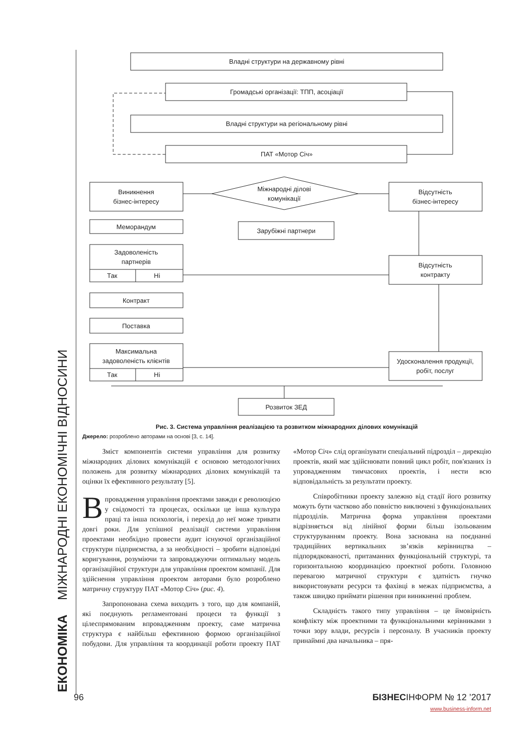ЕКОНОМІКА МІЖНАРОДНІ ЕКОНОМІЧНІ ВІДНОСИНИ
Владні структури на державному рівні
Громадські організації: ТПП, асоціації
Владні структури на регіональному рівні
ПАТ «Мотор Січ»
Міжнародні ділові
комунікації
Виникнення
бізнес-інтересу
Меморандум
Задоволеність
партнерів
Так
Ні
Контракт
Поставка
Максимальна
задоволеність клієнтів
Так
Ні
Зарубіжні партнери
Розвиток ЗЕД
Відсутність
бізнес-інтересу
Відсутність
контракту
Удосконалення продукції,
робіт, послуг
Рис. 3. Система управління реалізацією та розвитком міжнародних ділових комунікацій
Джерело: розроблено авторами на основі [3, с. 14].
Зміст компонентів системи управління для розвитку міжнародних ділових комунікацій є основою методологічних положень для розвитку міжнародних ділових комунікацій та оцінки їх ефективного результату [5].
Впровадження управління проектами завжди є революцією у свідомості та процесах, оскільки це інша культура праці та інша психологія, і перехід до неї може тривати довгі роки. Для успішної реалізації системи управління проектами необхідно провести аудит існуючої організаційної структури підприємства, а за необхідності – зробити відповідні коригування, розуміючи та запроваджуючи оптимальну модель організаційної структури для управління проектом компанії. Для здійснення управління проектом авторами було розроблено матричну структуру ПАТ «Мотор Січ» (рис. 4).
Запропонована схема виходить з того, що для компаній, які поєднують регламентовані процеси та функції з цілеспрямованим впровадженням проекту, саме матрична структура є найбільш ефективною формою організаційної побудови. Для управління та координації роботи проекту ПАТ «Мотор Січ» слід організувати спеціальний підрозділ – дирекцію проектів, який має здійснювати повний цикл робіт, пов'язаних із упровадженням тимчасових проектів, і нести всю відповідальність за результати проекту.
Співробітники проекту залежно від стадії його розвитку можуть бути частково або повністю виключені з функціональних підрозділів. Матрична форма управління проектами відрізняється від лінійної форми більш ізольованим структуруванням проекту. Вона заснована на поєднанні традиційних вертикальних зв’язків керівництва – підпорядкованості, притаманних функціональній структурі, та горизонтальною координацією проектної роботи. Головною перевагою матричної структури є здатність гнучко використовувати ресурси та фахівці в межах підприємства, а також швидко приймати рішення при виникненні проблем.
Складність такого типу управління – це ймовірність конфлікту між проектними та функціональними керівниками з точки зору влади, ресурсів і персоналу. В учасників проекту принаймні два начальника – пря-
96 БІЗНЕСІНФОРМ № 12 ’2017
www.business-inform.net